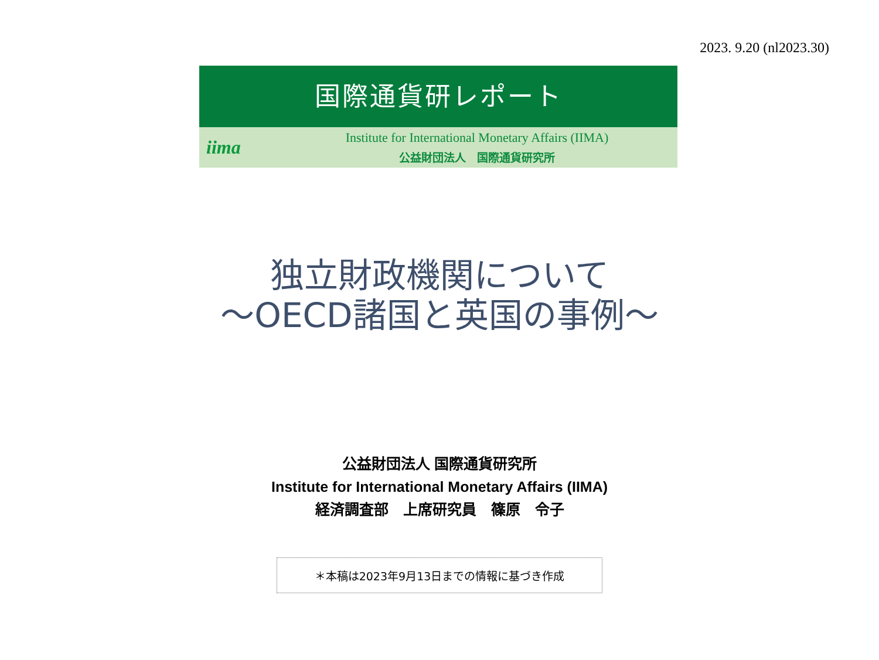2023. 9.20 (nl2023.30)
国際通貨研レポート
iima
Institute for International Monetary Affairs (IIMA)
公益財団法人　国際通貨研究所
独立財政機関について
～OECD諸国と英国の事例～
公益財団法人 国際通貨研究所
Institute for International Monetary Affairs (IIMA)
経済調査部　上席研究員　篠原　令子
＊本稿は2023年9月13日までの情報に基づき作成